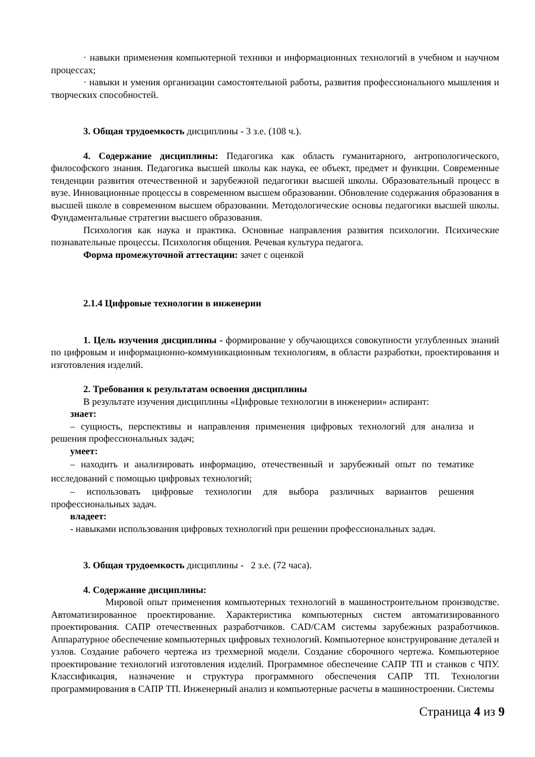· навыки применения компьютерной техники и информационных технологий в учебном и научном процессах;
· навыки и умения организации самостоятельной работы, развития профессионального мышления и творческих способностей.
3. Общая трудоемкость дисциплины - 3 з.е. (108 ч.).
4. Содержание дисциплины: Педагогика как область гуманитарного, антропологического, философского знания. Педагогика высшей школы как наука, ее объект, предмет и функции. Современные тенденции развития отечественной и зарубежной педагогики высшей школы. Образовательный процесс в вузе. Инновационные процессы в современном высшем образовании. Обновление содержания образования в высшей школе в современном высшем образовании. Методологические основы педагогики высшей школы. Фундаментальные стратегии высшего образования.
Психология как наука и практика. Основные направления развития психологии. Психические познавательные процессы. Психология общения. Речевая культура педагога.
Форма промежуточной аттестации: зачет с оценкой
2.1.4 Цифровые технологии в инженерии
1. Цель изучения дисциплины - формирование у обучающихся совокупности углубленных знаний по цифровым и информационно-коммуникационным технологиям, в области разработки, проектирования и изготовления изделий.
2. Требования к результатам освоения дисциплины
В результате изучения дисциплины «Цифровые технологии в инженерии» аспирант:
знает:
– сущность, перспективы и направления применения цифровых технологий для анализа и решения профессиональных задач;
умеет:
– находить и анализировать информацию, отечественный и зарубежный опыт по тематике исследований с помощью цифровых технологий;
– использовать цифровые технологии для выбора различных вариантов решения профессиональных задач.
владеет:
- навыками использования цифровых технологий при решении профессиональных задач.
3. Общая трудоемкость дисциплины - 2 з.е. (72 часа).
4. Содержание дисциплины:
Мировой опыт применения компьютерных технологий в машиностроительном производстве. Автоматизированное проектирование. Характеристика компьютерных систем автоматизированного проектирования. САПР отечественных разработчиков. CAD/CAM системы зарубежных разработчиков. Аппаратурное обеспечение компьютерных цифровых технологий. Компьютерное конструирование деталей и узлов. Создание рабочего чертежа из трехмерной модели. Создание сборочного чертежа. Компьютерное проектирование технологий изготовления изделий. Программное обеспечение САПР ТП и станков с ЧПУ. Классификация, назначение и структура программного обеспечения САПР ТП. Технологии программирования в САПР ТП. Инженерный анализ и компьютерные расчеты в машиностроении. Системы
Страница 4 из 9